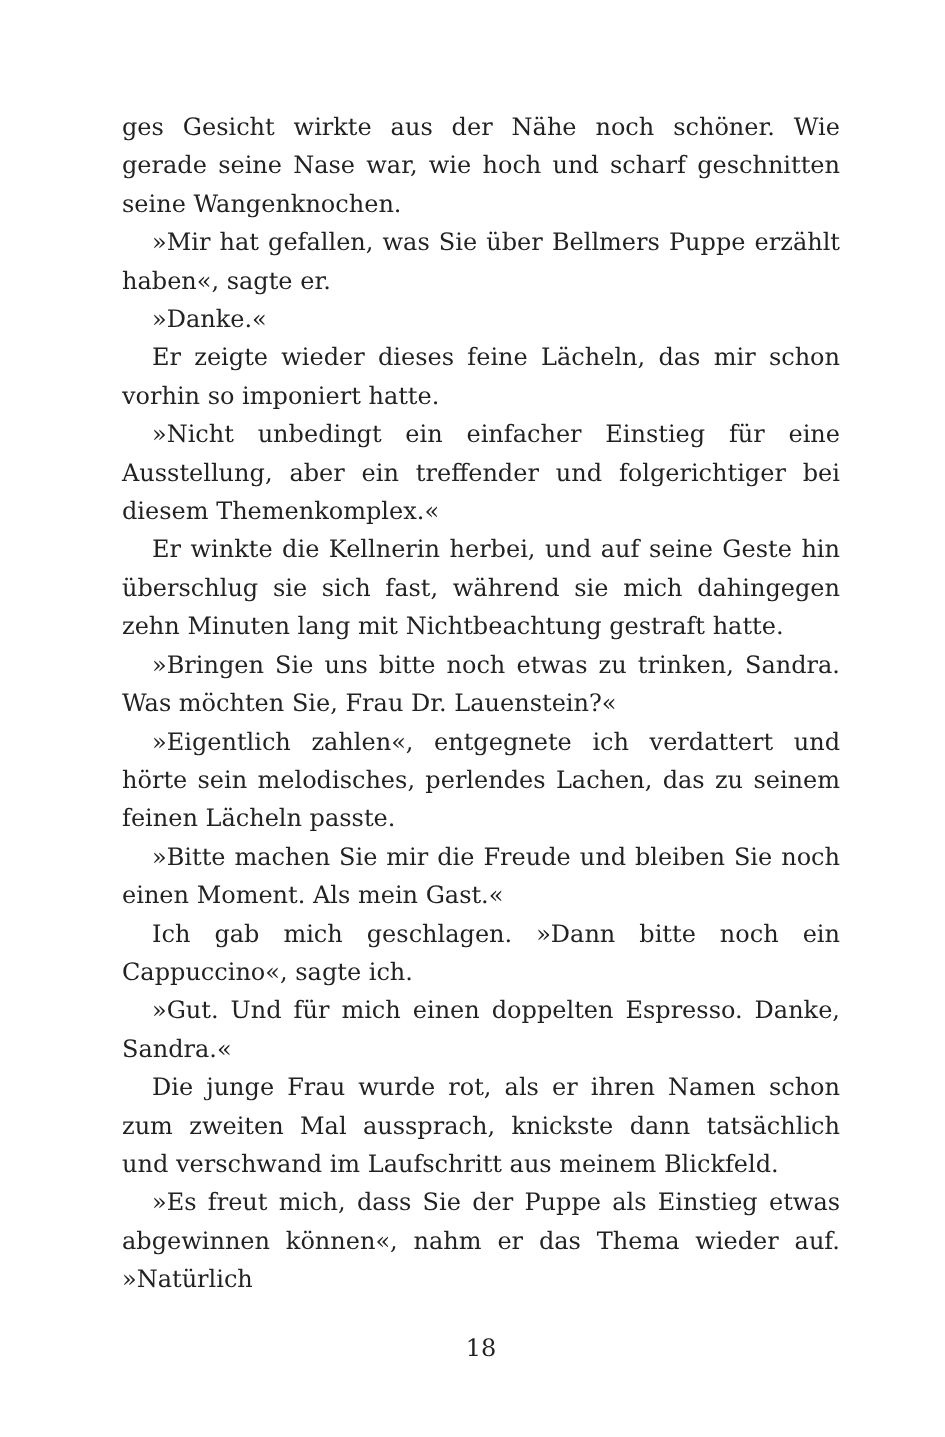ges Gesicht wirkte aus der Nähe noch schöner. Wie gerade seine Nase war, wie hoch und scharf geschnitten seine Wangenknochen.
»Mir hat gefallen, was Sie über Bellmers Puppe erzählt haben«, sagte er.
»Danke.«
Er zeigte wieder dieses feine Lächeln, das mir schon vorhin so imponiert hatte.
»Nicht unbedingt ein einfacher Einstieg für eine Ausstellung, aber ein treffender und folgerichtiger bei diesem Themenkomplex.«
Er winkte die Kellnerin herbei, und auf seine Geste hin überschlug sie sich fast, während sie mich dahingegen zehn Minuten lang mit Nichtbeachtung gestraft hatte.
»Bringen Sie uns bitte noch etwas zu trinken, Sandra. Was möchten Sie, Frau Dr. Lauenstein?«
»Eigentlich zahlen«, entgegnete ich verdattert und hörte sein melodisches, perlendes Lachen, das zu seinem feinen Lächeln passte.
»Bitte machen Sie mir die Freude und bleiben Sie noch einen Moment. Als mein Gast.«
Ich gab mich geschlagen. »Dann bitte noch ein Cappuccino«, sagte ich.
»Gut. Und für mich einen doppelten Espresso. Danke, Sandra.«
Die junge Frau wurde rot, als er ihren Namen schon zum zweiten Mal aussprach, knickste dann tatsächlich und verschwand im Laufschritt aus meinem Blickfeld.
»Es freut mich, dass Sie der Puppe als Einstieg etwas abgewinnen können«, nahm er das Thema wieder auf. »Natürlich
18